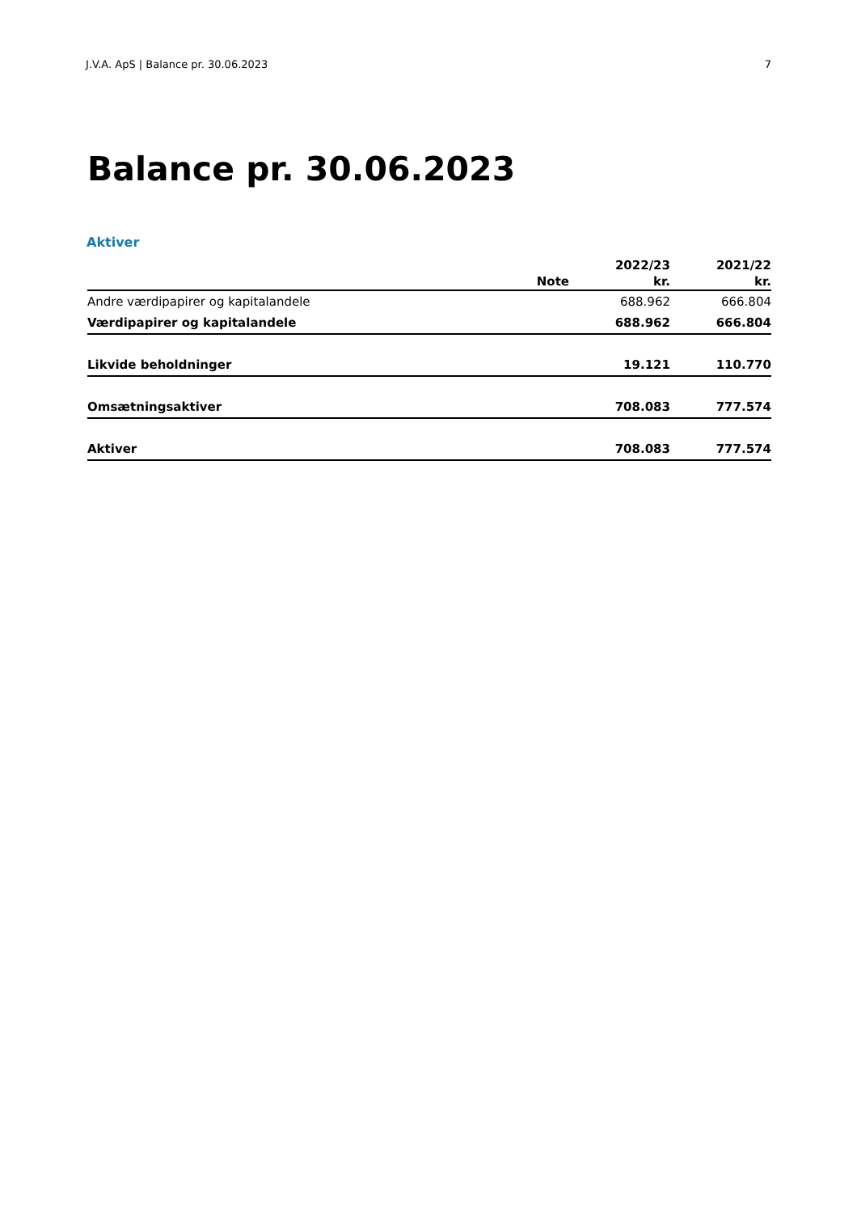J.V.A. ApS | Balance pr. 30.06.2023 7
Balance pr. 30.06.2023
Aktiver
| | | 2022/23 | 2021/22 |
| --- | --- | --- | --- |
| | Note | kr. | kr. |
| Andre værdipapirer og kapitalandele | | 688.962 | 666.804 |
| Værdipapirer og kapitalandele | | 688.962 | 666.804 |
| Likvide beholdninger | | 19.121 | 110.770 |
| Omsætningsaktiver | | 708.083 | 777.574 |
| Aktiver | | 708.083 | 777.574 |